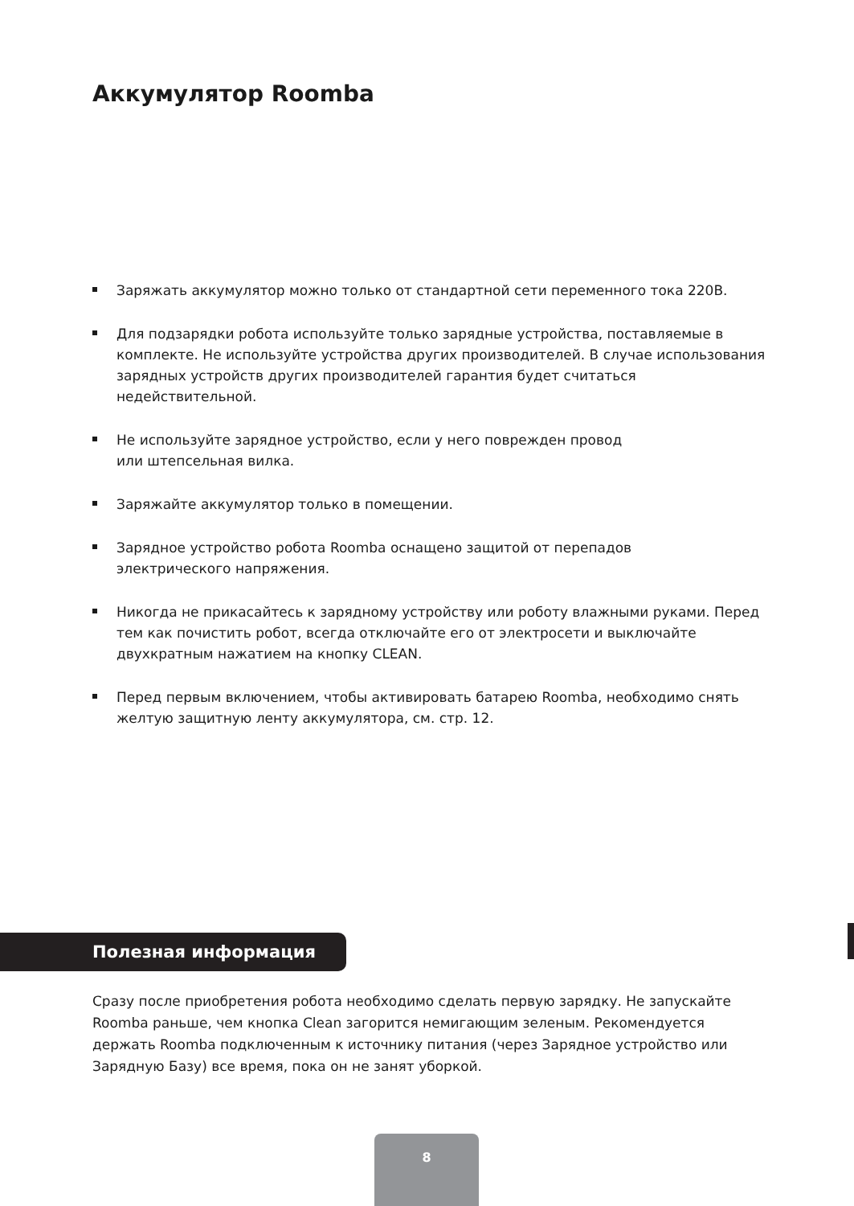Аккумулятор Roomba
Заряжать аккумулятор можно только от стандартной сети переменного тока 220В.
Для подзарядки робота используйте только зарядные устройства, поставляемые в комплекте. Не используйте устройства других производителей. В случае использования зарядных устройств других производителей гарантия будет считаться недействительной.
Не используйте зарядное устройство, если у него поврежден провод
или штепсельная вилка.
Заряжайте аккумулятор только в помещении.
Зарядное устройство робота Roomba оснащено защитой от перепадов
электрического напряжения.
Никогда не прикасайтесь к зарядному устройству или роботу влажными руками. Перед тем как почистить робот, всегда отключайте его от электросети и выключайте двухкратным нажатием на кнопку CLEAN.
Перед первым включением, чтобы активировать батарею Roomba, необходимо снять желтую защитную ленту аккумулятора, см. стр. 12.
Полезная информация
Сразу после приобретения робота необходимо сделать первую зарядку. Не запускайте Roomba раньше, чем кнопка Clean загорится немигающим зеленым. Рекомендуется держать Roomba подключенным к источнику питания (через Зарядное устройство или Зарядную Базу) все время, пока он не занят уборкой.
8